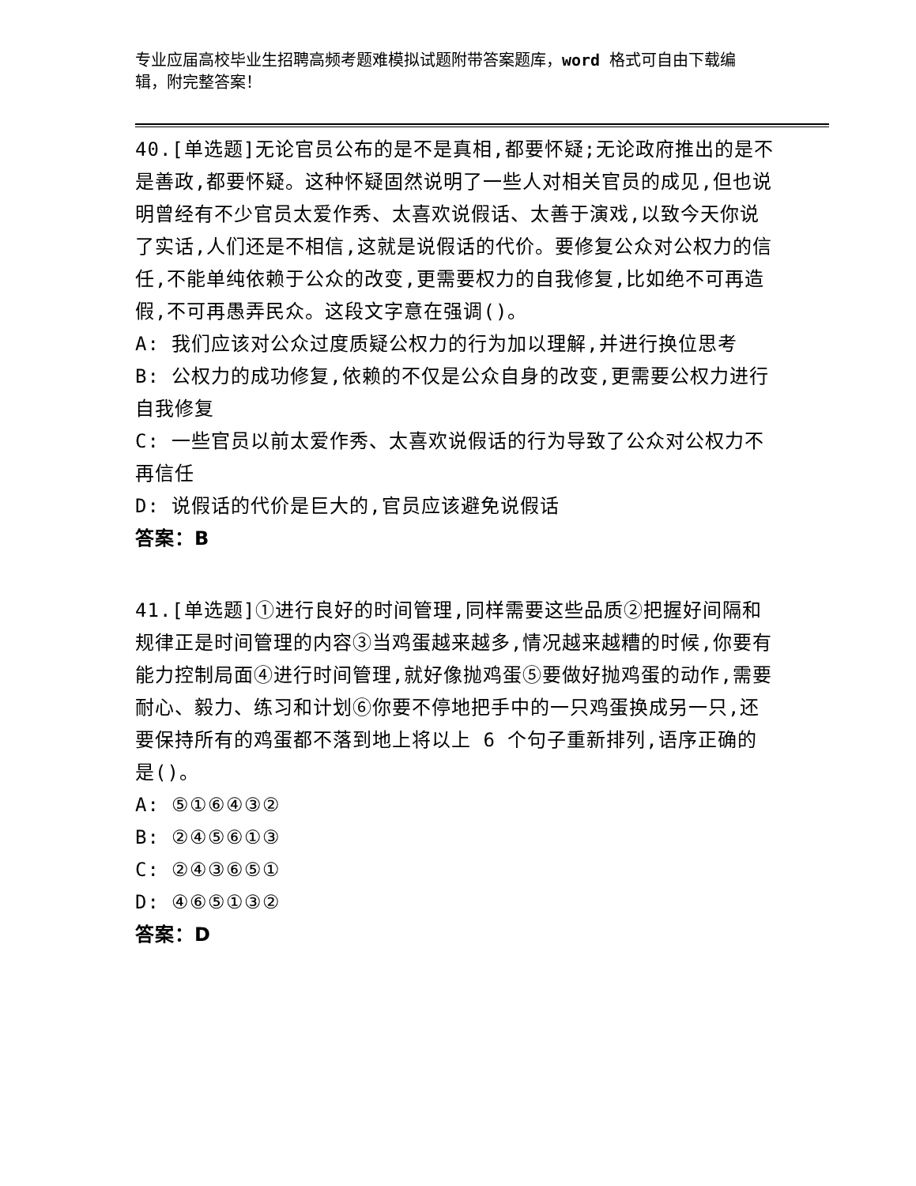专业应届高校毕业生招聘高频考题难模拟试题附带答案题库，word 格式可自由下载编辑，附完整答案！
40.[单选题]无论官员公布的是不是真相,都要怀疑;无论政府推出的是不是善政,都要怀疑。这种怀疑固然说明了一些人对相关官员的成见,但也说明曾经有不少官员太爱作秀、太喜欢说假话、太善于演戏,以致今天你说了实话,人们还是不相信,这就是说假话的代价。要修复公众对公权力的信任,不能单纯依赖于公众的改变,更需要权力的自我修复,比如绝不可再造假,不可再愚弄民众。这段文字意在强调()。
A: 我们应该对公众过度质疑公权力的行为加以理解,并进行换位思考
B: 公权力的成功修复,依赖的不仅是公众自身的改变,更需要公权力进行自我修复
C: 一些官员以前太爱作秀、太喜欢说假话的行为导致了公众对公权力不再信任
D: 说假话的代价是巨大的,官员应该避免说假话
答案：B
41.[单选题]①进行良好的时间管理,同样需要这些品质②把握好间隔和规律正是时间管理的内容③当鸡蛋越来越多,情况越来越糟的时候,你要有能力控制局面④进行时间管理,就好像抛鸡蛋⑤要做好抛鸡蛋的动作,需要耐心、毅力、练习和计划⑥你要不停地把手中的一只鸡蛋换成另一只,还要保持所有的鸡蛋都不落到地上将以上 6 个句子重新排列,语序正确的是()。
A: ⑤①⑥④③②
B: ②④⑤⑥①③
C: ②④③⑥⑤①
D: ④⑥⑤①③②
答案：D